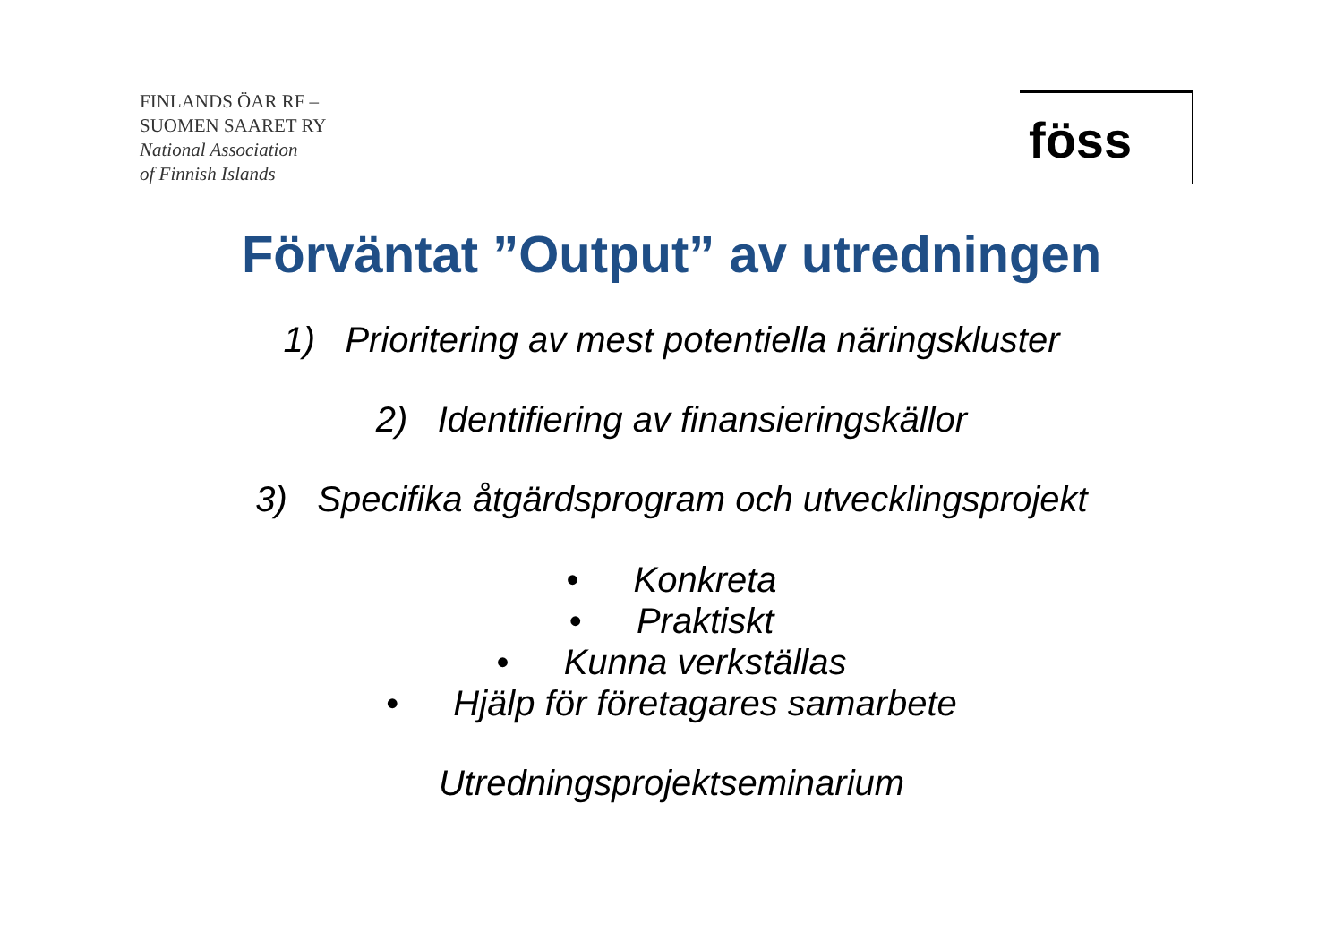FINLANDS ÖAR RF –
SUOMEN SAARET RY
National Association
of Finnish Islands
föss
Förväntat ”Output” av utredningen
1) Prioritering av mest potentiella näringskluster
2) Identifiering av finansieringskällor
3) Specifika åtgärdsprogram och utvecklingsprojekt
• Konkreta
• Praktiskt
• Kunna verkställas
• Hjälp för företagares samarbete
Utredningsprojektseminarium